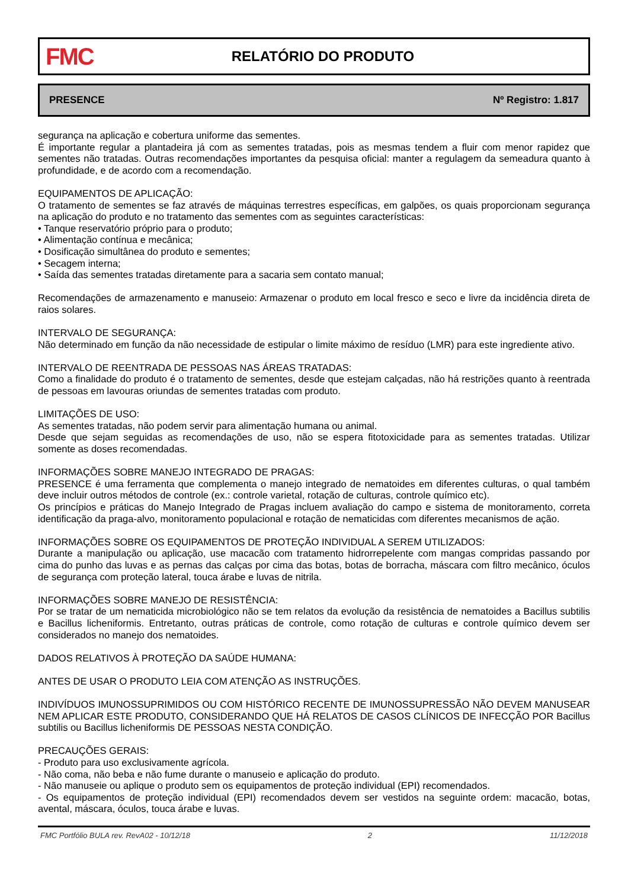FMC
RELATÓRIO DO PRODUTO
PRESENCE Nº Registro: 1.817
segurança na aplicação e cobertura uniforme das sementes.
É importante regular a plantadeira já com as sementes tratadas, pois as mesmas tendem a fluir com menor rapidez que sementes não tratadas. Outras recomendações importantes da pesquisa oficial: manter a regulagem da semeadura quanto à profundidade, e de acordo com a recomendação.
EQUIPAMENTOS DE APLICAÇÃO:
O tratamento de sementes se faz através de máquinas terrestres específicas, em galpões, os quais proporcionam segurança na aplicação do produto e no tratamento das sementes com as seguintes características:
• Tanque reservatório próprio para o produto;
• Alimentação contínua e mecânica;
• Dosificação simultânea do produto e sementes;
• Secagem interna;
• Saída das sementes tratadas diretamente para a sacaria sem contato manual;
Recomendações de armazenamento e manuseio: Armazenar o produto em local fresco e seco e livre da incidência direta de raios solares.
INTERVALO DE SEGURANÇA:
Não determinado em função da não necessidade de estipular o limite máximo de resíduo (LMR) para este ingrediente ativo.
INTERVALO DE REENTRADA DE PESSOAS NAS ÁREAS TRATADAS:
Como a finalidade do produto é o tratamento de sementes, desde que estejam calçadas, não há restrições quanto à reentrada de pessoas em lavouras oriundas de sementes tratadas com produto.
LIMITAÇÕES DE USO:
As sementes tratadas, não podem servir para alimentação humana ou animal.
Desde que sejam seguidas as recomendações de uso, não se espera fitotoxicidade para as sementes tratadas. Utilizar somente as doses recomendadas.
INFORMAÇÕES SOBRE MANEJO INTEGRADO DE PRAGAS:
PRESENCE é uma ferramenta que complementa o manejo integrado de nematoides em diferentes culturas, o qual também deve incluir outros métodos de controle (ex.: controle varietal, rotação de culturas, controle químico etc).
Os princípios e práticas do Manejo Integrado de Pragas incluem avaliação do campo e sistema de monitoramento, correta identificação da praga-alvo, monitoramento populacional e rotação de nematicidas com diferentes mecanismos de ação.
INFORMAÇÕES SOBRE OS EQUIPAMENTOS DE PROTEÇÃO INDIVIDUAL A SEREM UTILIZADOS:
Durante a manipulação ou aplicação, use macacão com tratamento hidrorrepelente com mangas compridas passando por cima do punho das luvas e as pernas das calças por cima das botas, botas de borracha, máscara com filtro mecânico, óculos de segurança com proteção lateral, touca árabe e luvas de nitrila.
INFORMAÇÕES SOBRE MANEJO DE RESISTÊNCIA:
Por se tratar de um nematicida microbiológico não se tem relatos da evolução da resistência de nematoides a Bacillus subtilis e Bacillus licheniformis. Entretanto, outras práticas de controle, como rotação de culturas e controle químico devem ser considerados no manejo dos nematoides.
DADOS RELATIVOS À PROTEÇÃO DA SAÚDE HUMANA:
ANTES DE USAR O PRODUTO LEIA COM ATENÇÃO AS INSTRUÇÕES.
INDIVÍDUOS IMUNOSSUPRIMIDOS OU COM HISTÓRICO RECENTE DE IMUNOSSUPRESSÃO NÃO DEVEM MANUSEAR NEM APLICAR ESTE PRODUTO, CONSIDERANDO QUE HÁ RELATOS DE CASOS CLÍNICOS DE INFECÇÃO POR Bacillus subtilis ou Bacillus licheniformis DE PESSOAS NESTA CONDIÇÃO.
PRECAUÇÕES GERAIS:
- Produto para uso exclusivamente agrícola.
- Não coma, não beba e não fume durante o manuseio e aplicação do produto.
- Não manuseie ou aplique o produto sem os equipamentos de proteção individual (EPI) recomendados.
- Os equipamentos de proteção individual (EPI) recomendados devem ser vestidos na seguinte ordem: macacão, botas, avental, máscara, óculos, touca árabe e luvas.
FMC Portfólio BULA rev. RevA02 - 10/12/18 2 11/12/2018